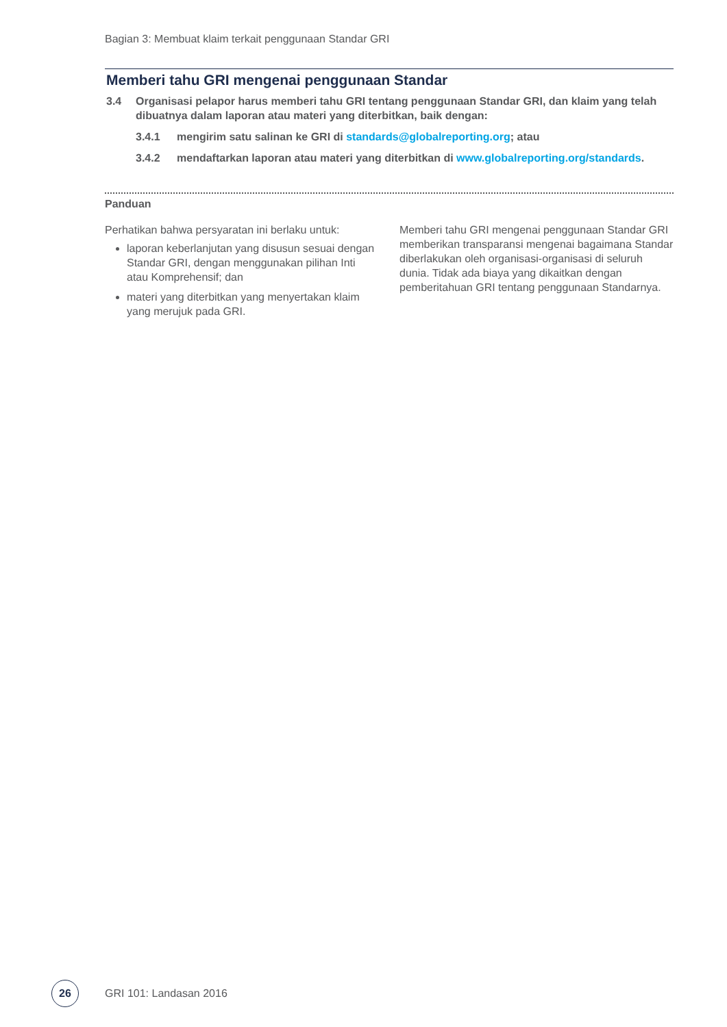Bagian 3: Membuat klaim terkait penggunaan Standar GRI
Memberi tahu GRI mengenai penggunaan Standar
3.4 Organisasi pelapor harus memberi tahu GRI tentang penggunaan Standar GRI, dan klaim yang telah dibuatnya dalam laporan atau materi yang diterbitkan, baik dengan:
3.4.1 mengirim satu salinan ke GRI di standards@globalreporting.org; atau
3.4.2 mendaftarkan laporan atau materi yang diterbitkan di www.globalreporting.org/standards.
Panduan
Perhatikan bahwa persyaratan ini berlaku untuk:
laporan keberlanjutan yang disusun sesuai dengan Standar GRI, dengan menggunakan pilihan Inti atau Komprehensif; dan
materi yang diterbitkan yang menyertakan klaim yang merujuk pada GRI.
Memberi tahu GRI mengenai penggunaan Standar GRI memberikan transparansi mengenai bagaimana Standar diberlakukan oleh organisasi-organisasi di seluruh dunia. Tidak ada biaya yang dikaitkan dengan pemberitahuan GRI tentang penggunaan Standarnya.
26
GRI 101: Landasan 2016